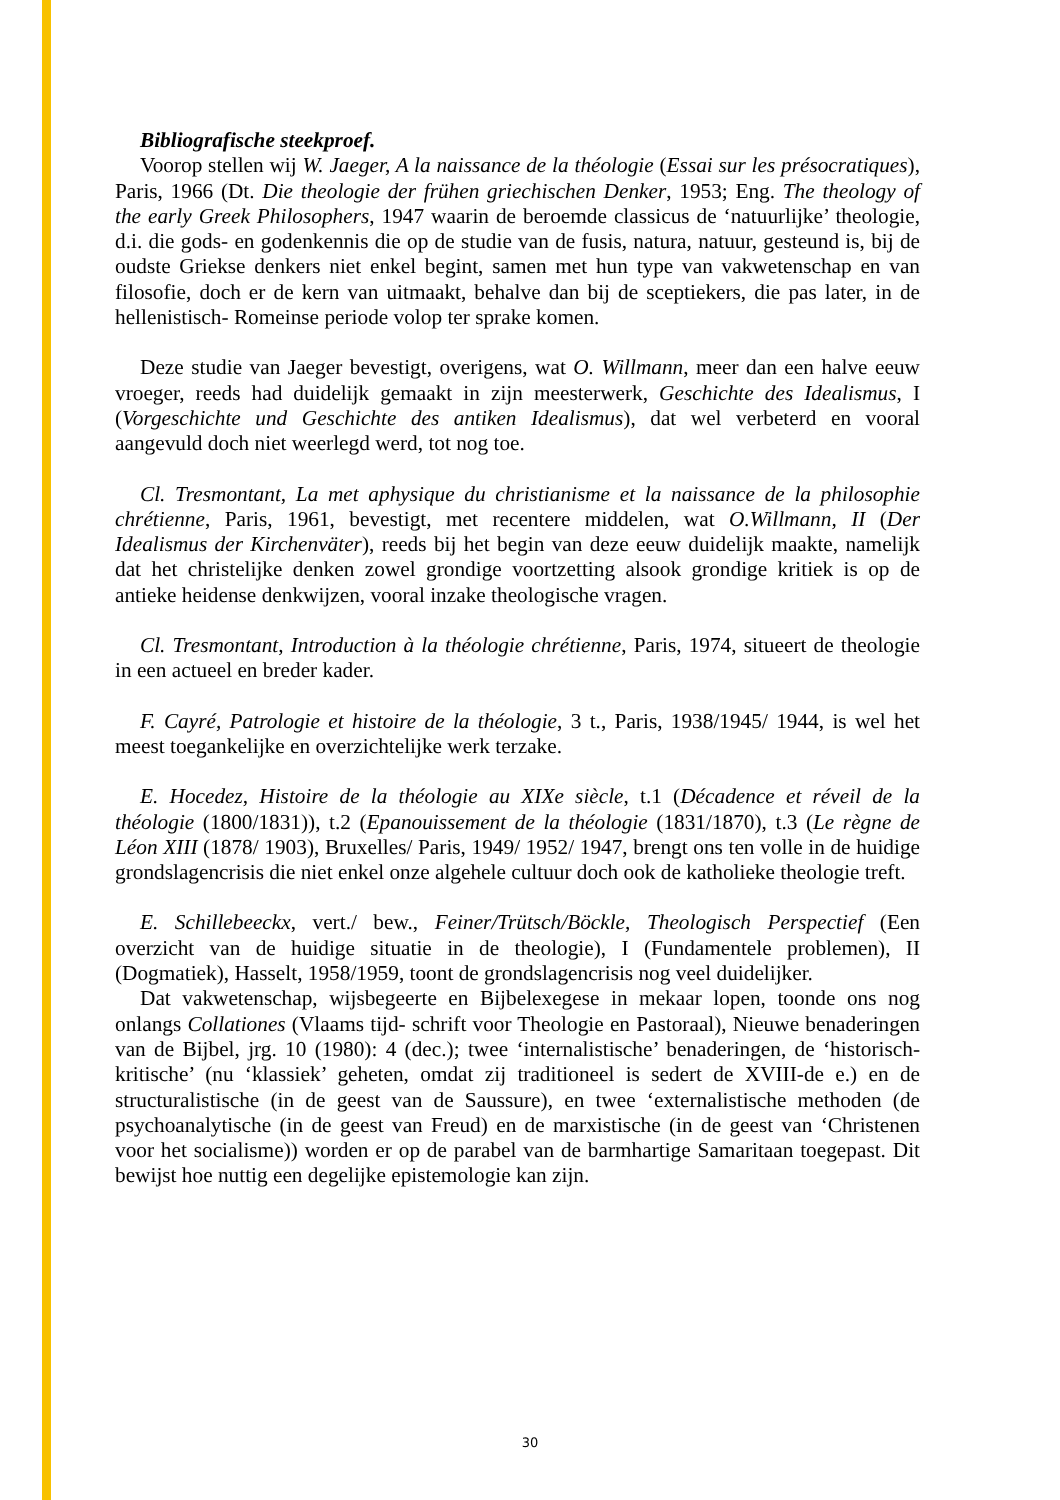Bibliografische steekproef.
Voorop stellen wij W. Jaeger, A la naissance de la théologie (Essai sur les présocratiques), Paris, 1966 (Dt. Die theologie der frühen griechischen Denker, 1953; Eng. The theology of the early Greek Philosophers, 1947 waarin de beroemde classicus de ‘natuurlijke’ theologie, d.i. die gods- en godenkennis die op de studie van de fusis, natura, natuur, gesteund is, bij de oudste Griekse denkers niet enkel begint, samen met hun type van vakwetenschap en van filosofie, doch er de kern van uitmaakt, behalve dan bij de sceptiekers, die pas later, in de hellenistisch- Romeinse periode volop ter sprake komen.
Deze studie van Jaeger bevestigt, overigens, wat O. Willmann, meer dan een halve eeuw vroeger, reeds had duidelijk gemaakt in zijn meesterwerk, Geschichte des Idealismus, I (Vorgeschichte und Geschichte des antiken Idealismus), dat wel verbeterd en vooral aangevuld doch niet weerlegd werd, tot nog toe.
Cl. Tresmontant, La met aphysique du christianisme et la naissance de la philosophie chrétienne, Paris, 1961, bevestigt, met recentere middelen, wat O.Willmann, II (Der Idealismus der Kirchenväter), reeds bij het begin van deze eeuw duidelijk maakte, namelijk dat het christelijke denken zowel grondige voortzetting alsook grondige kritiek is op de antieke heidense denkwijzen, vooral inzake theologische vragen.
Cl. Tresmontant, Introduction à la théologie chrétienne, Paris, 1974, situeert de theologie in een actueel en breder kader.
F. Cayré, Patrologie et histoire de la théologie, 3 t., Paris, 1938/1945/ 1944, is wel het meest toegankelijke en overzichtelijke werk terzake.
E. Hocedez, Histoire de la théologie au XIXe siècle, t.1 (Décadence et réveil de la théologie (1800/1831)), t.2 (Epanouissement de la théologie (1831/1870), t.3 (Le règne de Léon XIII (1878/ 1903), Bruxelles/ Paris, 1949/ 1952/ 1947, brengt ons ten volle in de huidige grondslagencrisis die niet enkel onze algehele cultuur doch ook de katholieke theologie treft.
E. Schillebeeckx, vert./ bew., Feiner/Trütsch/Böckle, Theologisch Perspectief (Een overzicht van de huidige situatie in de theologie), I (Fundamentele problemen), II (Dogmatiek), Hasselt, 1958/1959, toont de grondslagencrisis nog veel duidelijker.
Dat vakwetenschap, wijsbegeerte en Bijbelexegese in mekaar lopen, toonde ons nog onlangs Collationes (Vlaams tijd- schrift voor Theologie en Pastoraal), Nieuwe benaderingen van de Bijbel, jrg. 10 (1980): 4 (dec.); twee ‘internalistische’ benaderingen, de ‘historisch-kritische’ (nu ‘klassiek’ geheten, omdat zij traditioneel is sedert de XVIII-de e.) en de structuralistische (in de geest van de Saussure), en twee ‘externalistische methoden (de psychoanalytische (in de geest van Freud) en de marxistische (in de geest van ‘Christenen voor het socialisme)) worden er op de parabel van de barmhartige Samaritaan toegepast. Dit bewijst hoe nuttig een degelijke epistemologie kan zijn.
30